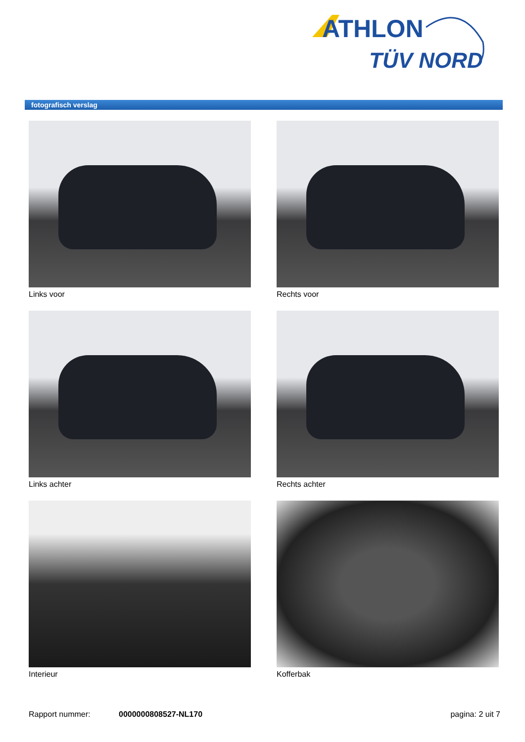ATHLON
TÜV NORD
fotografisch verslag
Links voor
Rechts voor
Links achter
Rechts achter
Interieur
Kofferbak
Rapport nummer: 0000000808527-NL170 pagina: 2 uit 7